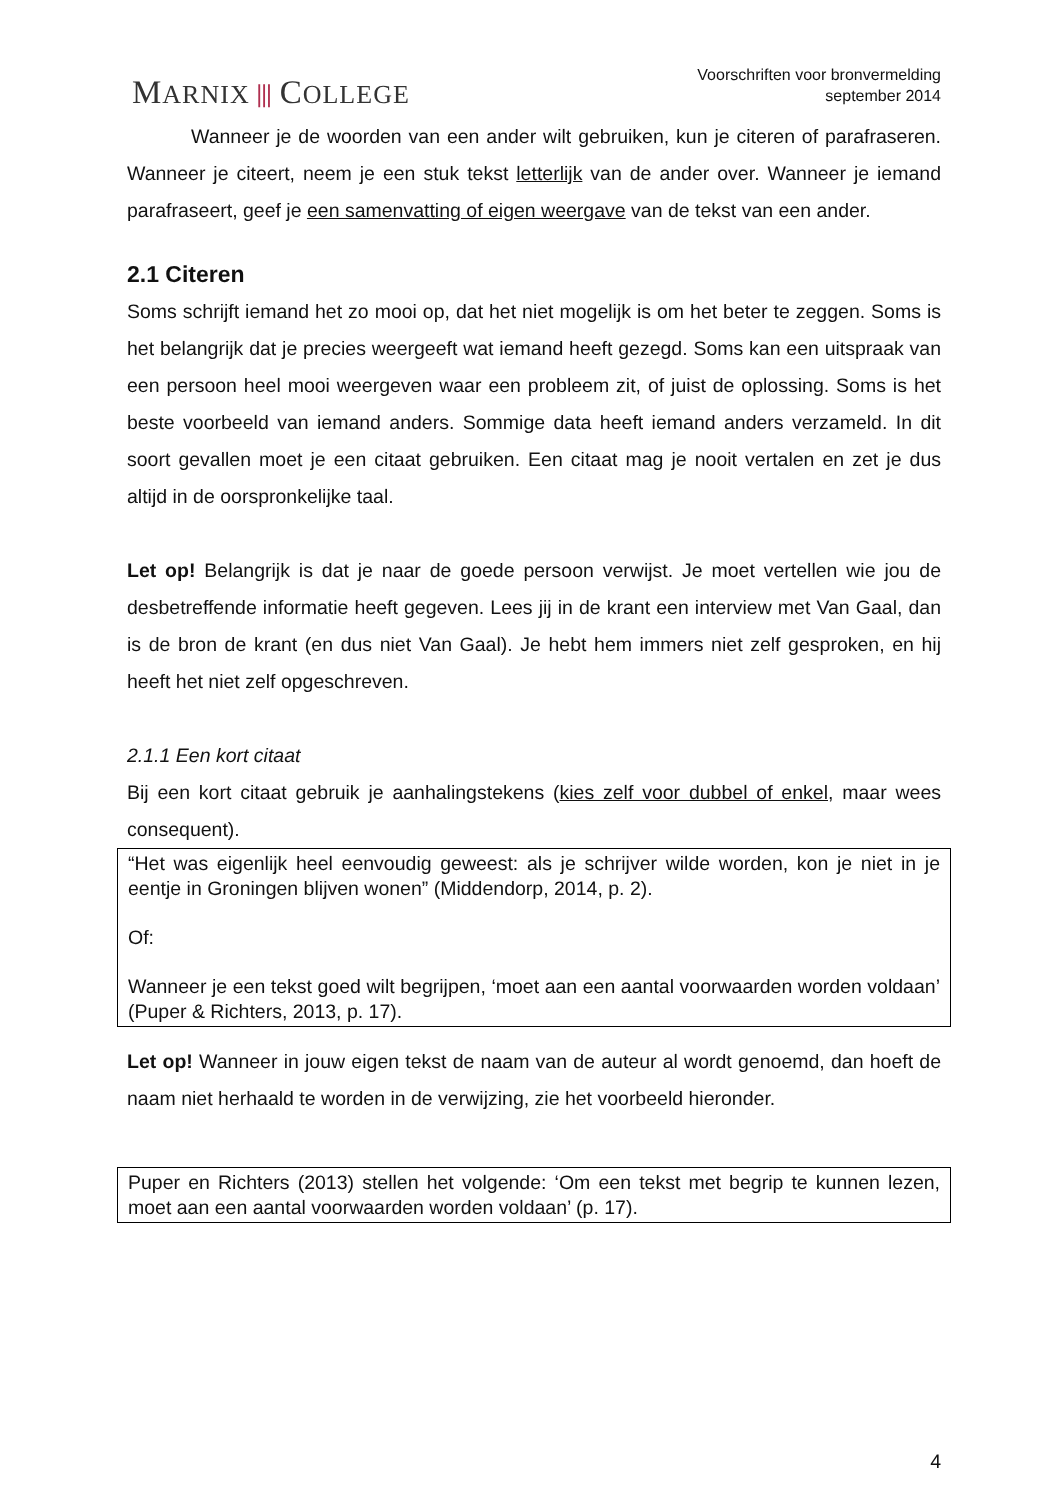MARNIX ⫴ COLLEGE
Voorschriften voor bronvermelding
september 2014
Wanneer je de woorden van een ander wilt gebruiken, kun je citeren of parafraseren. Wanneer je citeert, neem je een stuk tekst letterlijk van de ander over. Wanneer je iemand parafraseert, geef je een samenvatting of eigen weergave van de tekst van een ander.
2.1 Citeren
Soms schrijft iemand het zo mooi op, dat het niet mogelijk is om het beter te zeggen. Soms is het belangrijk dat je precies weergeeft wat iemand heeft gezegd. Soms kan een uitspraak van een persoon heel mooi weergeven waar een probleem zit, of juist de oplossing. Soms is het beste voorbeeld van iemand anders. Sommige data heeft iemand anders verzameld. In dit soort gevallen moet je een citaat gebruiken. Een citaat mag je nooit vertalen en zet je dus altijd in de oorspronkelijke taal.
Let op! Belangrijk is dat je naar de goede persoon verwijst. Je moet vertellen wie jou de desbetreffende informatie heeft gegeven. Lees jij in de krant een interview met Van Gaal, dan is de bron de krant (en dus niet Van Gaal). Je hebt hem immers niet zelf gesproken, en hij heeft het niet zelf opgeschreven.
2.1.1 Een kort citaat
Bij een kort citaat gebruik je aanhalingstekens (kies zelf voor dubbel of enkel, maar wees consequent).
“Het was eigenlijk heel eenvoudig geweest: als je schrijver wilde worden, kon je niet in je eentje in Groningen blijven wonen” (Middendorp, 2014, p. 2).
Of:
Wanneer je een tekst goed wilt begrijpen, ‘moet aan een aantal voorwaarden worden voldaan’ (Puper & Richters, 2013, p. 17).
Let op! Wanneer in jouw eigen tekst de naam van de auteur al wordt genoemd, dan hoeft de naam niet herhaald te worden in de verwijzing, zie het voorbeeld hieronder.
Puper en Richters (2013) stellen het volgende: ‘Om een tekst met begrip te kunnen lezen, moet aan een aantal voorwaarden worden voldaan’ (p. 17).
4